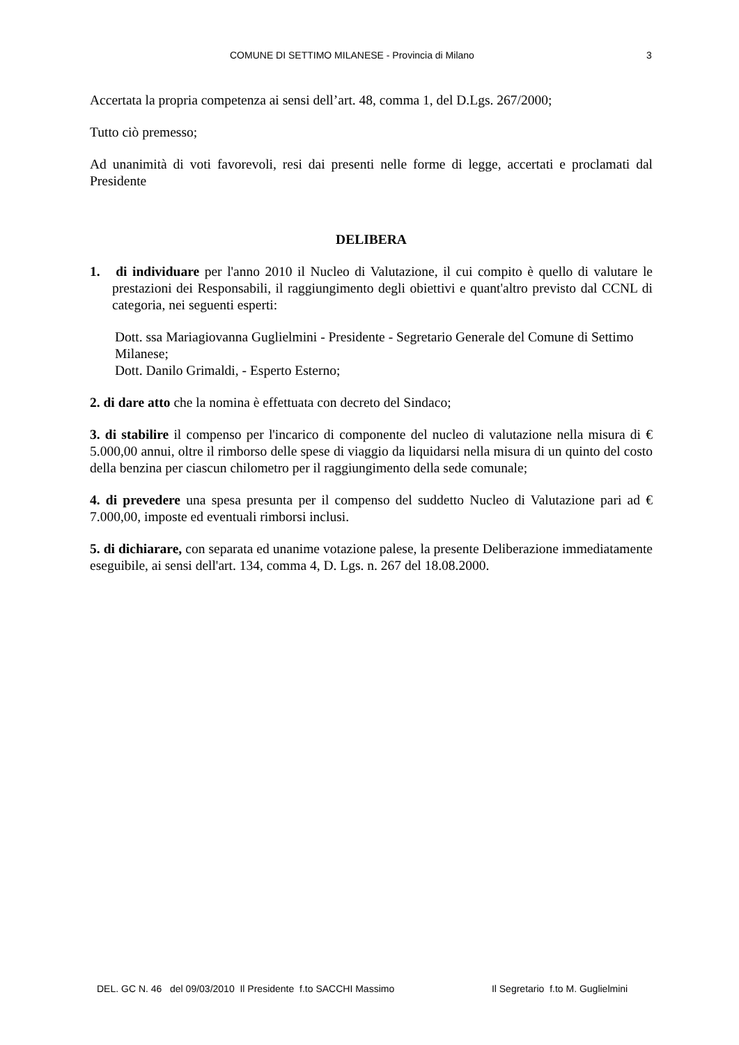COMUNE DI SETTIMO MILANESE - Provincia di Milano 3
Accertata la propria competenza ai sensi dell’art. 48, comma 1, del D.Lgs. 267/2000;
Tutto ciò premesso;
Ad unanimità di voti favorevoli, resi dai presenti nelle forme di legge, accertati e proclamati dal Presidente
DELIBERA
1. di individuare per l'anno 2010 il Nucleo di Valutazione, il cui compito è quello di valutare le prestazioni dei Responsabili, il raggiungimento degli obiettivi e quant'altro previsto dal CCNL di categoria, nei seguenti esperti:
Dott. ssa Mariagiovanna Guglielmini - Presidente - Segretario Generale del Comune di Settimo Milanese;
Dott. Danilo Grimaldi, - Esperto Esterno;
2. di dare atto che la nomina è effettuata con decreto del Sindaco;
3. di stabilire il compenso per l'incarico di componente del nucleo di valutazione nella misura di € 5.000,00 annui, oltre il rimborso delle spese di viaggio da liquidarsi nella misura di un quinto del costo della benzina per ciascun chilometro per il raggiungimento della sede comunale;
4. di prevedere una spesa presunta per il compenso del suddetto Nucleo di Valutazione pari ad € 7.000,00, imposte ed eventuali rimborsi inclusi.
5. di dichiarare, con separata ed unanime votazione palese, la presente Deliberazione immediatamente eseguibile, ai sensi dell'art. 134, comma 4, D. Lgs. n. 267 del 18.08.2000.
DEL. GC N. 46 del 09/03/2010 Il Presidente f.to SACCHI Massimo Il Segretario f.to M. Guglielmini